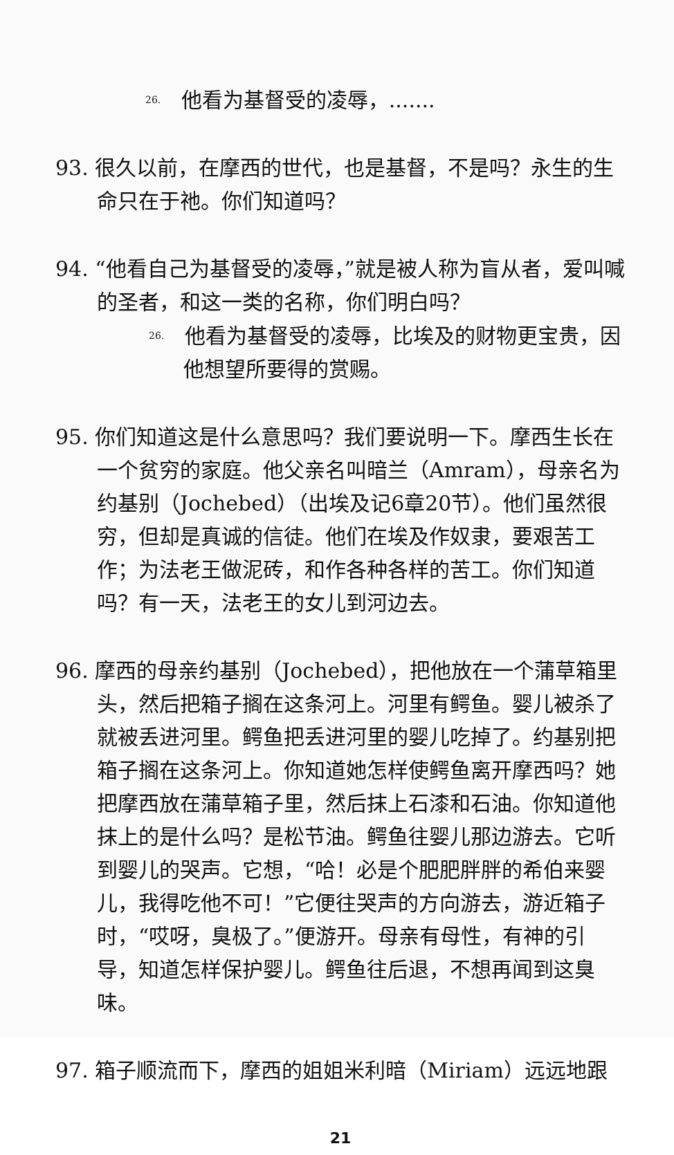<sup>26.</sup> 他看为基督受的凌辱，.......
93. 很久以前，在摩西的世代，也是基督，不是吗？永生的生命只在于祂。你们知道吗？
94. “他看自己为基督受的凌辱，”就是被人称为盲从者，爱叫喊的圣者，和这一类的名称，你们明白吗？
<sup>26.</sup> 他看为基督受的凌辱，比埃及的财物更宝贵，因他想望所要得的赏赐。
95. 你们知道这是什么意思吗？我们要说明一下。摩西生长在一个贫穷的家庭。他父亲名叫暗兰（Amram），母亲名为约基别（Jochebed）（出埃及记6章20节）。他们虽然很穷，但却是真诚的信徒。他们在埃及作奴隶，要艰苦工作；为法老王做泥砖，和作各种各样的苦工。你们知道吗？有一天，法老王的女儿到河边去。
96. 摩西的母亲约基别（Jochebed），把他放在一个蒲草箱里头，然后把箱子搁在这条河上。河里有鳄鱼。婴儿被杀了就被丢进河里。鳄鱼把丢进河里的婴儿吃掉了。约基别把箱子搁在这条河上。你知道她怎样使鳄鱼离开摩西吗？她把摩西放在蒲草箱子里，然后抹上石漆和石油。你知道他抹上的是什么吗？是松节油。鳄鱼往婴儿那边游去。它听到婴儿的哭声。它想，“哈！必是个肥肥胖胖的希伯来婴儿，我得吃他不可！”它便往哭声的方向游去，游近箱子时，“哎呀，臭极了。”便游开。母亲有母性，有神的引导，知道怎样保护婴儿。鳄鱼往后退，不想再闻到这臭味。
97. 箱子顺流而下，摩西的姐姐米利暗（Miriam）远远地跟
21